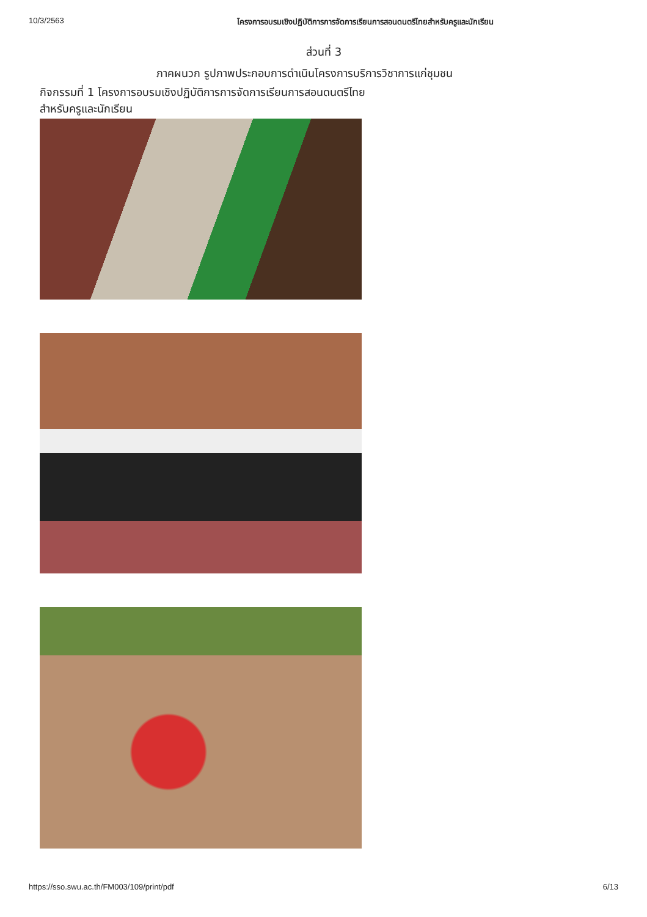10/3/2563 โครงการอบรมเชิงปฏิบัติการการจัดการเรียนการสอนดนตรีไทยสำหรับครูและนักเรียน
ส่วนที่ 3
ภาคผนวก รูปภาพประกอบการดำเนินโครงการบริการวิชาการแก่ชุมชน
กิจกรรมที่ 1 โครงการอบรมเชิงปฏิบัติการการจัดการเรียนการสอนดนตรีไทย
สำหรับครูและนักเรียน
https://sso.swu.ac.th/FM003/109/print/pdf 6/13